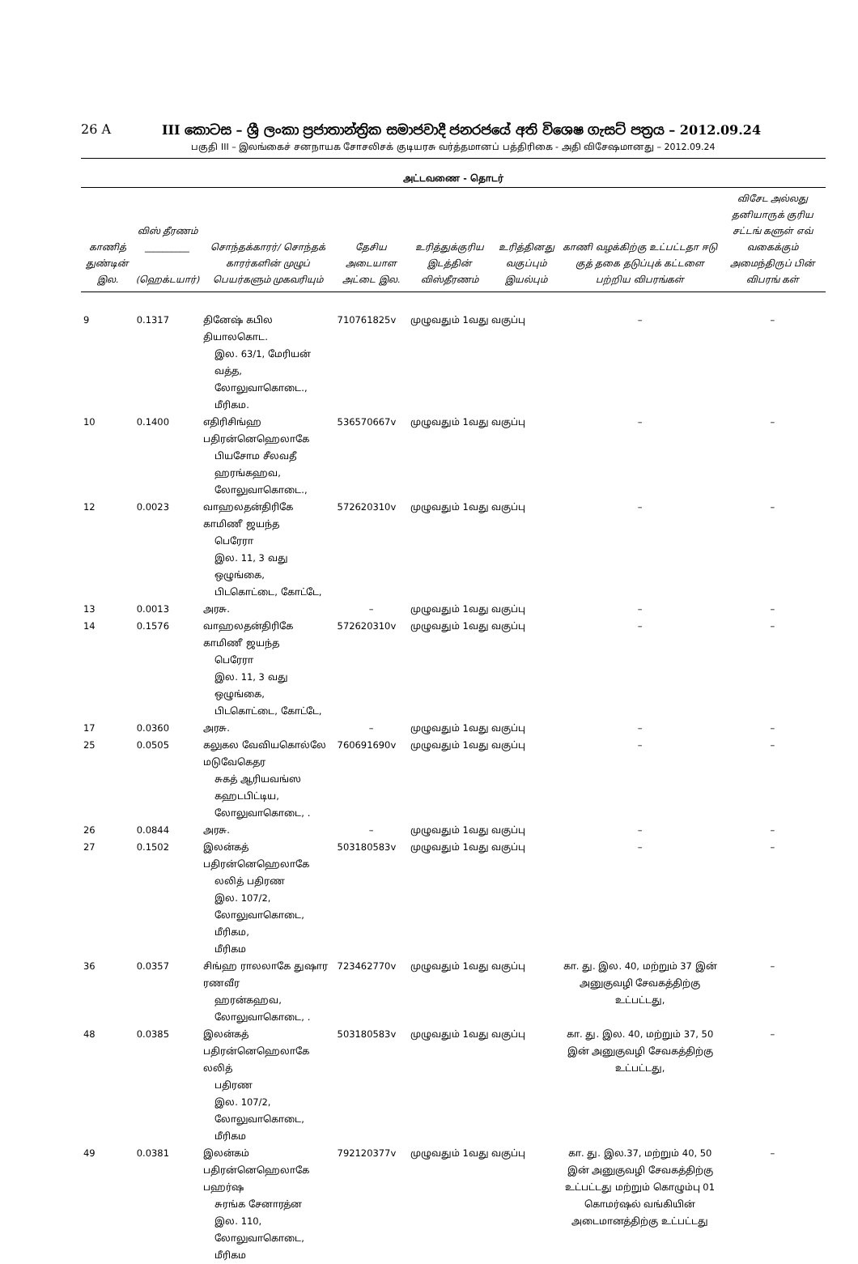26 A III කොටස – ශ්‍රී ලංකා ප්‍රජාතාන්ත්‍රික සමාජවාදී ජනරජයේ අති විශෙෂ ගැසට් පත්‍රය – 2012.09.24
பகுதி III – இலங்கைச் சனநாயக சோசலிசக் குடியரசு வர்த்தமானப் பத்திரிகை - அதி விசேஷமானது – 2012.09.24
அட்டவணை - தொடர்
| காணித் துண்டின் இல. | விஸ் தீரணம் __________ (ஹெக்டயார்) | சொந்தக்காரர்/ சொந்தக் காரர்களின் முழுப் பெயர்களும் முகவரியும் | தேசிய அடையாள அட்டை இல. | உரித்துக்குரிய இடத்தின் விஸ்தீரணம் | உரித்தினது வகுப்பும் இயல்பும் | காணி வழக்கிற்கு உட்பட்டதா ஈடு குத் தகை தடுப்புக் கட்டளை பற்றிய விபரங்கள் | விசேட அல்லது தனியாருக் குரிய சட்டங் களுள் எவ் வகைக்கும் அமைந்திருப் பின் விபரங் கள் |
| --- | --- | --- | --- | --- | --- | --- | --- |
| 9 | 0.1317 | தினேஷ் கபில தியாலகொட. இல. 63/1, மேரியன் வத்த, லோலுவாகொடை., மீரிகம. | 710761825v | முழுவதும் 1வது வகுப்பு | | – | – |
| 10 | 0.1400 | எதிரிசிங்ஹ பதிரன்னெஹெலாகே பியசோம சீலவதீ ஹரங்கஹவ, லோலுவாகொடை., | 536570667v | முழுவதும் 1வது வகுப்பு | | – | – |
| 12 | 0.0023 | வாஹலதன்திரிகே காமிணீ ஜயந்த பெரேரா இல. 11, 3 வது ஒழுங்கை, பிடகொட்டை, கோட்டே, | 572620310v | முழுவதும் 1வது வகுப்பு | | – | – |
| 13 | 0.0013 | அரசு. | – | முழுவதும் 1வது வகுப்பு | | – | – |
| 14 | 0.1576 | வாஹலதன்திரிகே காமிணீ ஜயந்த பெரேரா இல. 11, 3 வது ஒழுங்கை, பிடகொட்டை, கோட்டே, | 572620310v | முழுவதும் 1வது வகுப்பு | | – | – |
| 17 | 0.0360 | அரசு. | – | முழுவதும் 1வது வகுப்பு | | – | – |
| 25 | 0.0505 | கலுகல வேவியகொல்லே மடுவேகெதர சுகத் ஆரியவங்ஸ கஹடபிட்டிய, லோலுவாகொடை, . | 760691690v | முழுவதும் 1வது வகுப்பு | | – | – |
| 26 | 0.0844 | அரசு. | – | முழுவதும் 1வது வகுப்பு | | – | – |
| 27 | 0.1502 | இலன்கத் பதிரன்னெஹெலாகே லலித் பதிரண இல. 107/2, லோலுவாகொடை, மீரிகம, மீரிகம | 503180583v | முழுவதும் 1வது வகுப்பு | | – | – |
| 36 | 0.0357 | சிங்ஹ ராலலாகே துஷார ரணவீர ஹரன்கஹவ, லோலுவாகொடை, . | 723462770v | முழுவதும் 1வது வகுப்பு | | கா. து. இல. 40, மற்றும் 37 இன் அனுகுவழி சேவகத்திற்கு உட்பட்டது, | – |
| 48 | 0.0385 | இலன்கத் பதிரன்னெஹெலாகே லலித் பதிரண இல. 107/2, லோலுவாகொடை, மீரிகம | 503180583v | முழுவதும் 1வது வகுப்பு | | கா. து. இல. 40, மற்றும் 37, 50 இன் அனுகுவழி சேவகத்திற்கு உட்பட்டது, | – |
| 49 | 0.0381 | இலன்கம் பதிரன்னெஹெலாகே பஹர்ஷ சுரங்க சேனாரத்ன இல. 110, லோலுவாகொடை, மீரிகம | 792120377v | முழுவதும் 1வது வகுப்பு | | கா. து. இல.37, மற்றும் 40, 50 இன் அனுகுவழி சேவகத்திற்கு உட்பட்டது மற்றும் கொழும்பு 01 கொமர்ஷல் வங்கியின் அடைமானத்திற்கு உட்பட்டது | – |